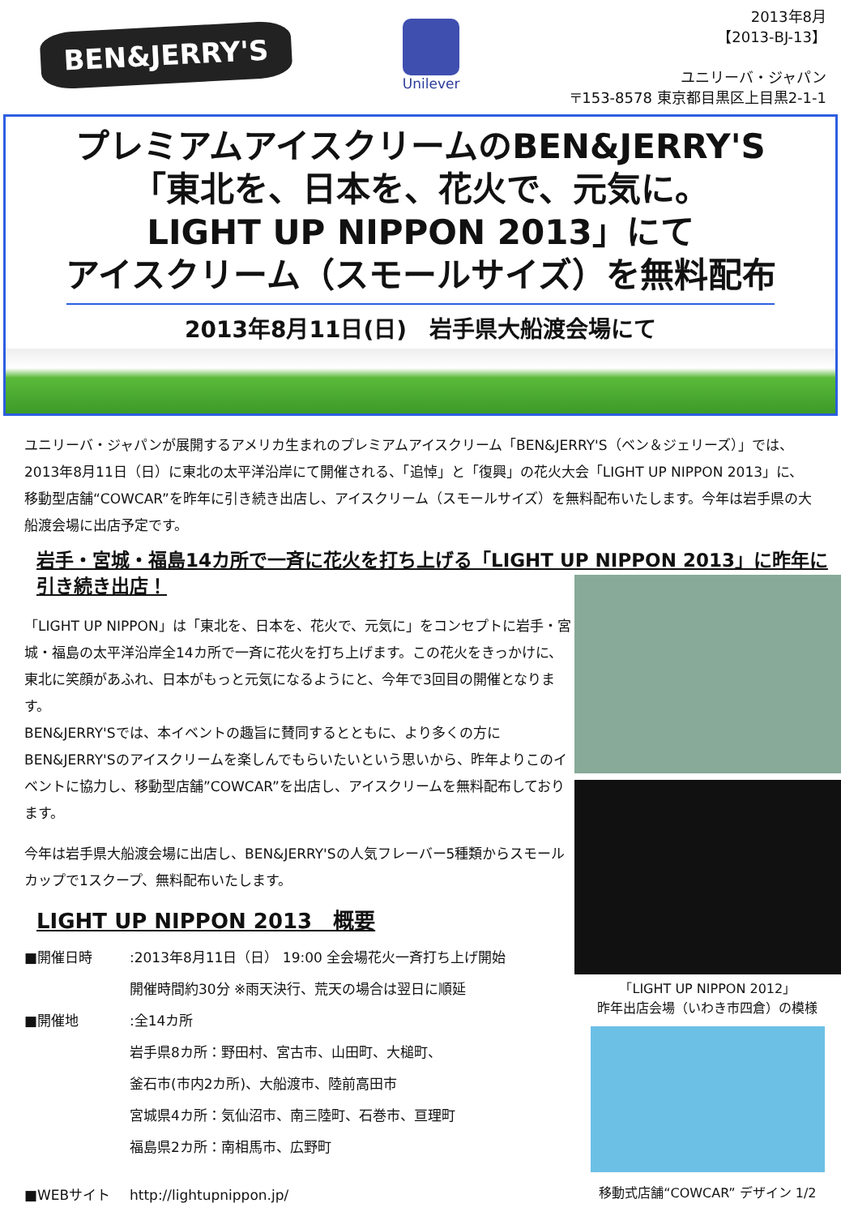BEN&JERRY'S
Unilever
2013年8月
【2013-BJ-13】
ユニリーバ・ジャパン
〒153-8578 東京都目黒区上目黒2-1-1
プレミアムアイスクリームのBEN&JERRY'S
「東北を、日本を、花火で、元気に。
LIGHT UP NIPPON 2013」にて
アイスクリーム（スモールサイズ）を無料配布
2013年8月11日(日)　岩手県大船渡会場にて
ユニリーバ・ジャパンが展開するアメリカ生まれのプレミアムアイスクリーム「BEN&JERRY'S（ベン＆ジェリーズ）」では、2013年8月11日（日）に東北の太平洋沿岸にて開催される、「追悼」と「復興」の花火大会「LIGHT UP NIPPON 2013」に、移動型店舗“COWCAR”を昨年に引き続き出店し、アイスクリーム（スモールサイズ）を無料配布いたします。今年は岩手県の大船渡会場に出店予定です。
岩手・宮城・福島14カ所で一斉に花火を打ち上げる「LIGHT UP NIPPON 2013」に昨年に引き続き出店！
「LIGHT UP NIPPON」は「東北を、日本を、花火で、元気に」をコンセプトに岩手・宮城・福島の太平洋沿岸全14カ所で一斉に花火を打ち上げます。この花火をきっかけに、東北に笑顔があふれ、日本がもっと元気になるようにと、今年で3回目の開催となります。
BEN&JERRY'Sでは、本イベントの趣旨に賛同するとともに、より多くの方にBEN&JERRY'Sのアイスクリームを楽しんでもらいたいという思いから、昨年よりこのイベントに協力し、移動型店舗”COWCAR”を出店し、アイスクリームを無料配布しております。
今年は岩手県大船渡会場に出店し、BEN&JERRY'Sの人気フレーバー5種類からスモールカップで1スクープ、無料配布いたします。
LIGHT UP NIPPON 2013　概要
■開催日時
:2013年8月11日（日） 19:00 全会場花火一斉打ち上げ開始
開催時間約30分 ※雨天決行、荒天の場合は翌日に順延
■開催地
:全14カ所
岩手県8カ所：野田村、宮古市、山田町、大槌町、
釜石市(市内2カ所)、大船渡市、陸前高田市
宮城県4カ所：気仙沼市、南三陸町、石巻市、亘理町
福島県2カ所：南相馬市、広野町
■WEBサイト
http://lightupnippon.jp/
「LIGHT UP NIPPON 2012」
昨年出店会場（いわき市四倉）の模様
移動式店舗“COWCAR” デザイン 1/2